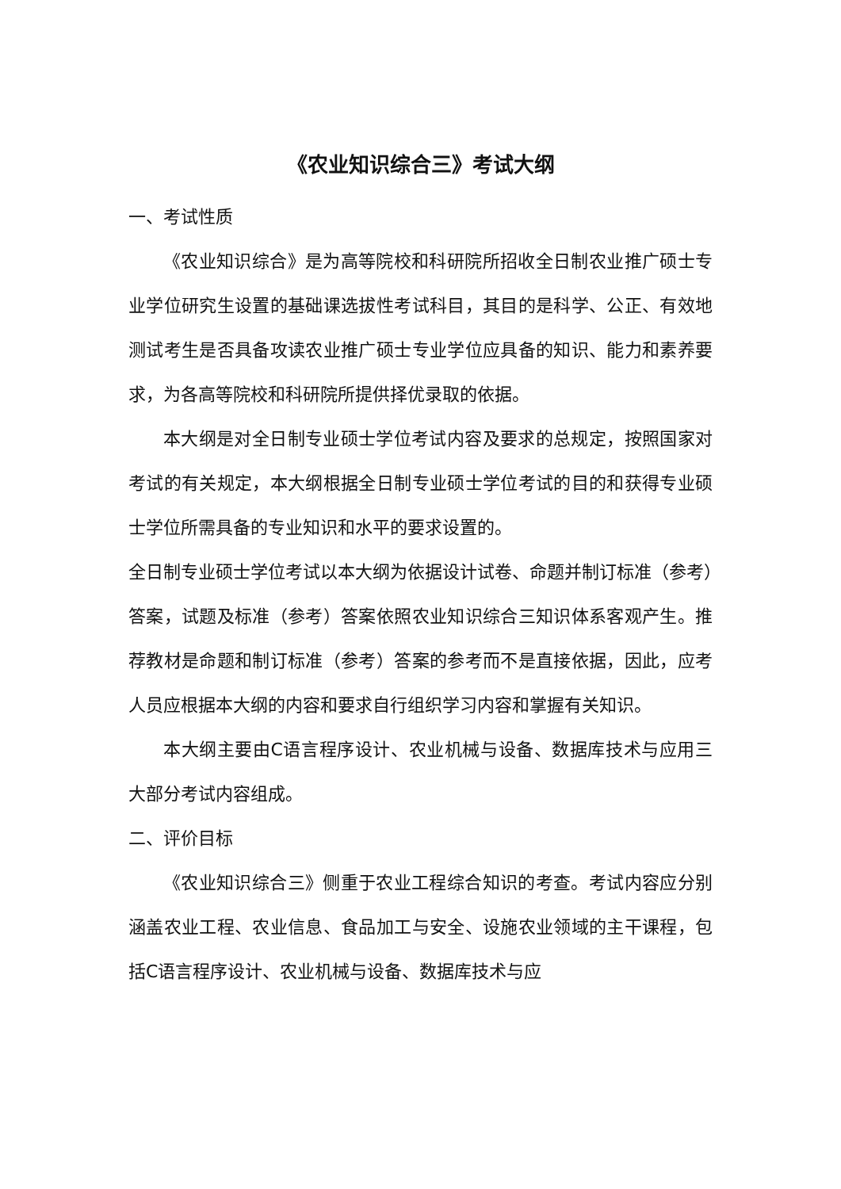《农业知识综合三》考试大纲
一、考试性质
《农业知识综合》是为高等院校和科研院所招收全日制农业推广硕士专业学位研究生设置的基础课选拔性考试科目，其目的是科学、公正、有效地测试考生是否具备攻读农业推广硕士专业学位应具备的知识、能力和素养要求，为各高等院校和科研院所提供择优录取的依据。
本大纲是对全日制专业硕士学位考试内容及要求的总规定，按照国家对考试的有关规定，本大纲根据全日制专业硕士学位考试的目的和获得专业硕士学位所需具备的专业知识和水平的要求设置的。
全日制专业硕士学位考试以本大纲为依据设计试卷、命题并制订标准（参考）答案，试题及标准（参考）答案依照农业知识综合三知识体系客观产生。推荐教材是命题和制订标准（参考）答案的参考而不是直接依据，因此，应考人员应根据本大纲的内容和要求自行组织学习内容和掌握有关知识。
本大纲主要由C语言程序设计、农业机械与设备、数据库技术与应用三大部分考试内容组成。
二、评价目标
《农业知识综合三》侧重于农业工程综合知识的考查。考试内容应分别涵盖农业工程、农业信息、食品加工与安全、设施农业领域的主干课程，包括C语言程序设计、农业机械与设备、数据库技术与应